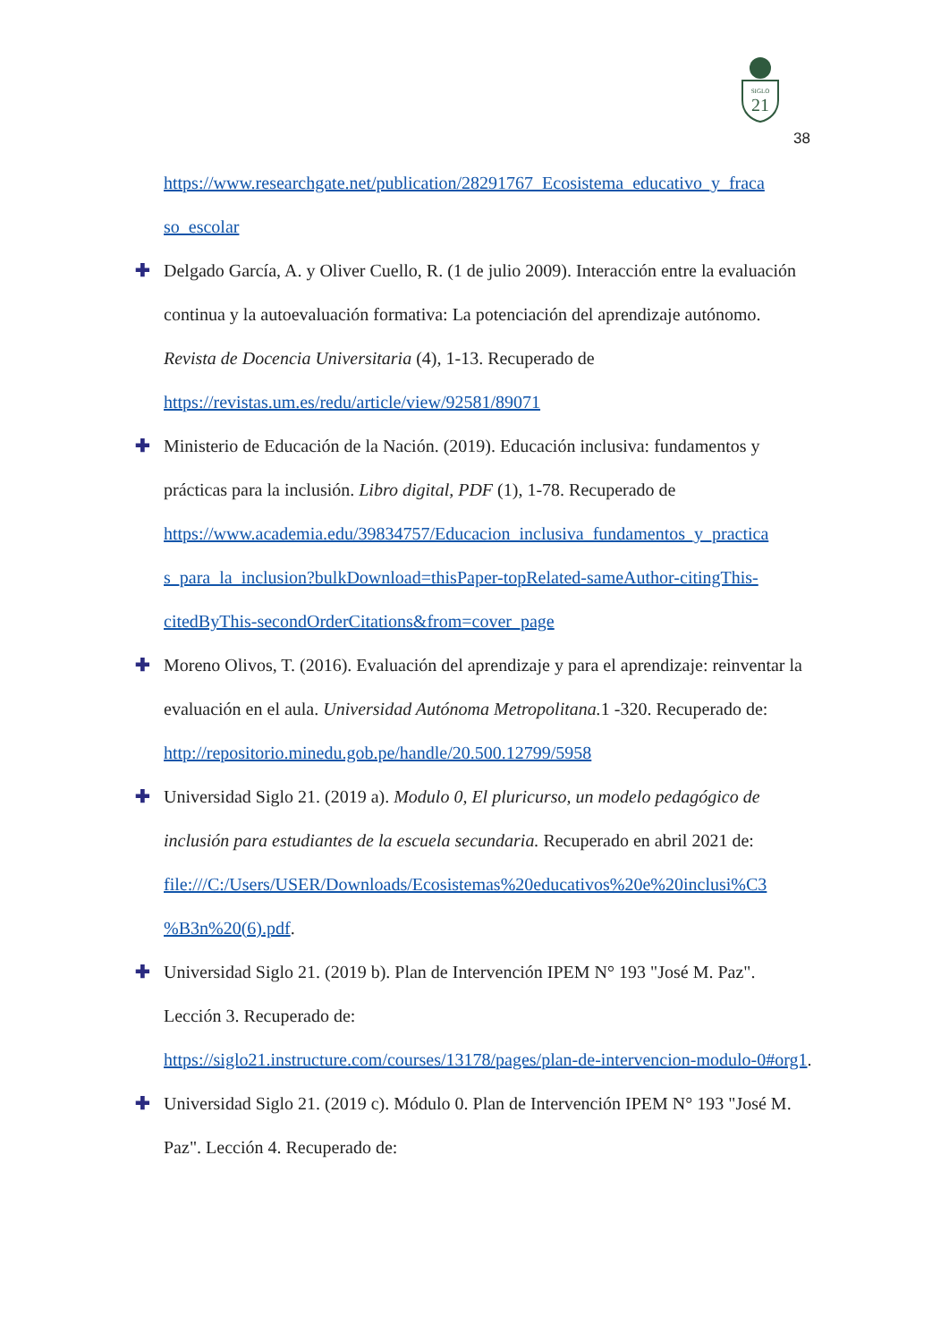SIGLO
21
38
https://www.researchgate.net/publication/28291767_Ecosistema_educativo_y_fraca so_escolar
✚
Delgado García, A. y Oliver Cuello, R. (1 de julio 2009). Interacción entre la evaluación continua y la autoevaluación formativa: La potenciación del aprendizaje autónomo. Revista de Docencia Universitaria (4), 1-13. Recuperado de https://revistas.um.es/redu/article/view/92581/89071
✚
Ministerio de Educación de la Nación. (2019). Educación inclusiva: fundamentos y prácticas para la inclusión. Libro digital, PDF (1), 1-78. Recuperado de https://www.academia.edu/39834757/Educacion_inclusiva_fundamentos_y_practica s_para_la_inclusion?bulkDownload=thisPaper-topRelated-sameAuthor-citingThis-citedByThis-secondOrderCitations&from=cover_page
✚
Moreno Olivos, T. (2016). Evaluación del aprendizaje y para el aprendizaje: reinventar la evaluación en el aula. Universidad Autónoma Metropolitana. 1 -320. Recuperado de: http://repositorio.minedu.gob.pe/handle/20.500.12799/5958
✚
Universidad Siglo 21. (2019 a). Modulo 0, El pluricurso, un modelo pedagógico de inclusión para estudiantes de la escuela secundaria. Recuperado en abril 2021 de: file:///C:/Users/USER/Downloads/Ecosistemas%20educativos%20e%20inclusi%C3 %B3n%20(6).pdf.
✚
Universidad Siglo 21. (2019 b). Plan de Intervención IPEM N° 193 "José M. Paz". Lección 3. Recuperado de:
https://siglo21.instructure.com/courses/13178/pages/plan-de-intervencion-modulo-0#org1.
✚
Universidad Siglo 21. (2019 c). Módulo 0. Plan de Intervención IPEM N° 193 "José M. Paz". Lección 4. Recuperado de: